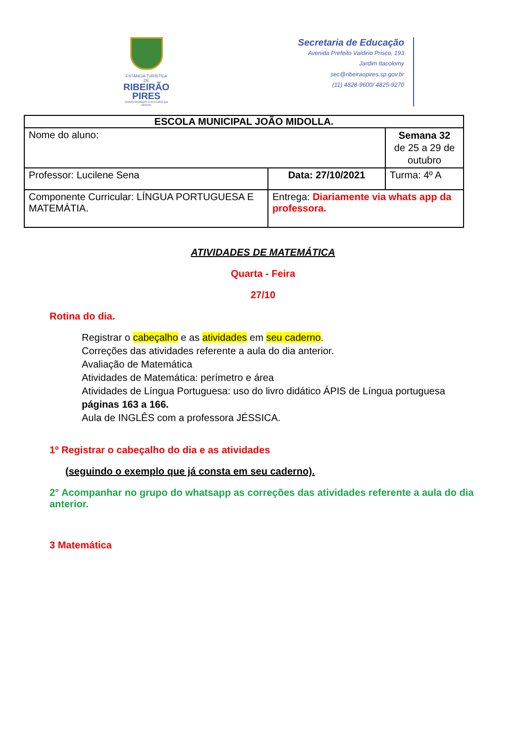ESTÂNCIA TURÍSTICA DE
RIBEIRÃO
PIRES
CONSTRUINDO O FUTURO DA GENTE
Secretaria de Educação
Avenida Prefeito Valdirio Prisco, 193
Jardim Itacolomy
sec@ribeiraopires.sp.gov.br
(11) 4828-9600/ 4825-9270
| ESCOLA MUNICIPAL JOÃO MIDOLLA. | | |
| Nome do aluno: | | Semana 32 de 25 a 29 de outubro |
| Professor: Lucilene Sena | Data: 27/10/2021 | Turma: 4º A |
| Componente Curricular: LÍNGUA PORTUGUESA E MATEMÁTIA. | Entrega: Diariamente via whats app da professora. | |
ATIVIDADES DE MATEMÁTICA
Quarta - Feira
27/10
Rotina do dia.
Registrar o cabeçalho e as atividades em seu caderno.
Correções das atividades referente a aula do dia anterior.
Avaliação de Matemática
Atividades de Matemática: perímetro e área
Atividades de Língua Portuguesa: uso do livro didático ÁPIS de Língua portuguesa páginas 163 a 166.
Aula de INGLÊS com a professora JÉSSICA.
1º Registrar o cabeçalho do dia e as atividades
(seguindo o exemplo que já consta em seu caderno).
2° Acompanhar no grupo do whatsapp as correções das atividades referente a aula do dia anterior.
3 Matemática